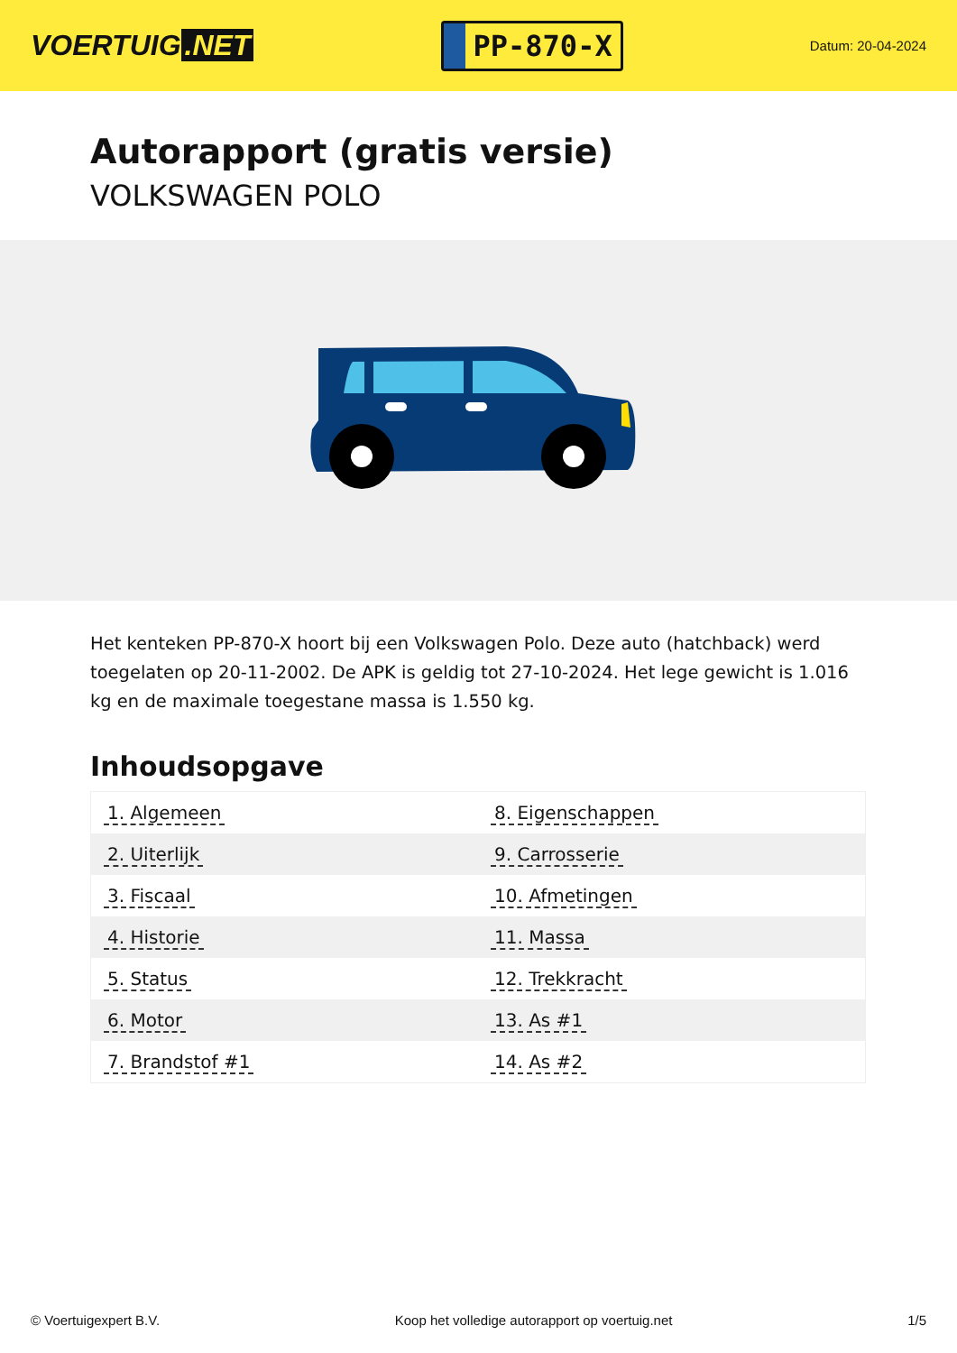VOERTUIG.NET
PP-870-X
Datum: 20-04-2024
Autorapport (gratis versie)
VOLKSWAGEN POLO
Het kenteken PP-870-X hoort bij een Volkswagen Polo. Deze auto (hatchback) werd toegelaten op 20-11-2002. De APK is geldig tot 27-10-2024. Het lege gewicht is 1.016 kg en de maximale toegestane massa is 1.550 kg.
Inhoudsopgave
| 1. Algemeen | 8. Eigenschappen |
| 2. Uiterlijk | 9. Carrosserie |
| 3. Fiscaal | 10. Afmetingen |
| 4. Historie | 11. Massa |
| 5. Status | 12. Trekkracht |
| 6. Motor | 13. As #1 |
| 7. Brandstof #1 | 14. As #2 |
© Voertuigexpert B.V. Koop het volledige autorapport op voertuig.net 1/5